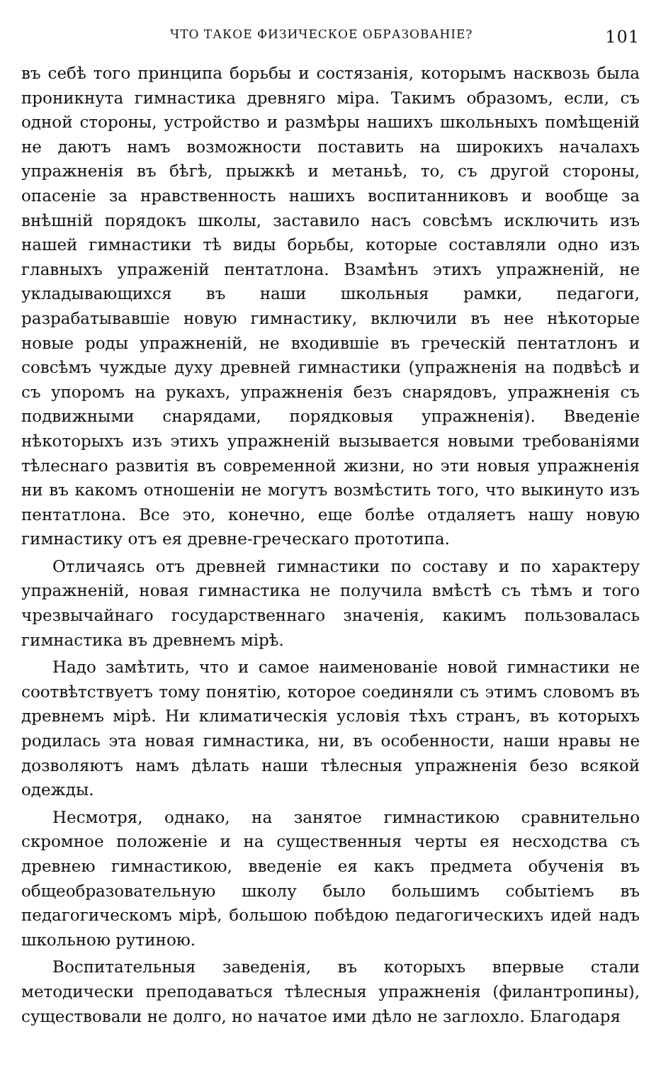ЧТО ТАКОЕ ФИЗИЧЕСКОЕ ОБРАЗОВАНІЕ? 101
въ себѣ того принципа борьбы и состязанія, которымъ насквозь была проникнута гимнастика древняго міра. Такимъ образомъ, если, съ одной стороны, устройство и размѣры нашихъ школьныхъ помѣщеній не даютъ намъ возможности поставить на широкихъ началахъ упражненія въ бѣгѣ, прыжкѣ и метаньѣ, то, съ другой стороны, опасеніе за нравственность нашихъ воспитанниковъ и вообще за внѣшній порядокъ школы, заставило насъ совсѣмъ исключить изъ нашей гимнастики тѣ виды борьбы, которые составляли одно изъ главныхъ упраженій пентатлона. Взамѣнъ этихъ упражненій, не укладывающихся въ наши школьныя рамки, педагоги, разрабатывавшіе новую гимнастику, включили въ нее нѣкоторые новые роды упражненій, не входившіе въ греческій пентатлонъ и совсѣмъ чуждые духу древней гимнастики (упражненія на подвѣсѣ и съ упоромъ на рукахъ, упражненія безъ снарядовъ, упражненія съ подвижными снарядами, порядковыя упражненія). Введеніе нѣкоторыхъ изъ этихъ упражненій вызывается новыми требованіями тѣлеснаго развитія въ современной жизни, но эти новыя упражненія ни въ какомъ отношеніи не могутъ возмѣстить того, что выкинуто изъ пентатлона. Все это, конечно, еще болѣе отдаляетъ нашу новую гимнастику отъ ея древне-греческаго прототипа.
Отличаясь отъ древней гимнастики по составу и по характеру упражненій, новая гимнастика не получила вмѣстѣ съ тѣмъ и того чрезвычайнаго государственнаго значенія, какимъ пользовалась гимнастика въ древнемъ мірѣ.
Надо замѣтить, что и самое наименованіе новой гимнастики не соотвѣтствуетъ тому понятію, которое соединяли съ этимъ словомъ въ древнемъ мірѣ. Ни климатическія условія тѣхъ странъ, въ которыхъ родилась эта новая гимнастика, ни, въ особенности, наши нравы не дозволяютъ намъ дѣлать наши тѣлесныя упражненія безо всякой одежды.
Несмотря, однако, на занятое гимнастикою сравнительно скромное положеніе и на существенныя черты ея несходства съ древнею гимнастикою, введеніе ея какъ предмета обученія въ общеобразовательную школу было большимъ событіемъ въ педагогическомъ мірѣ, большою побѣдою педагогическихъ идей надъ школьною рутиною.
Воспитательныя заведенія, въ которыхъ впервые стали методически преподаваться тѣлесныя упражненія (филантропины), существовали не долго, но начатое ими дѣло не заглохло. Благодаря